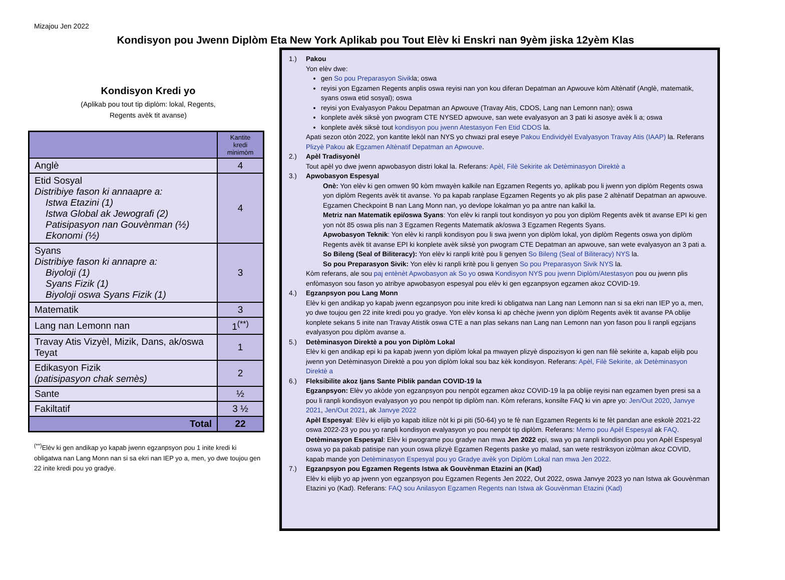Mizajou Jen 2022
Kondisyon pou Jwenn Diplòm Eta New York Aplikab pou Tout Elèv ki Enskri nan 9yèm jiska 12yèm Klas
Kondisyon Kredi yo
(Aplikab pou tout tip diplòm: lokal, Regents,
Regents avèk tit avanse)
| | Kantite kredi minimòm |
| --- | --- |
| Anglè | 4 |
| Etid Sosyal Distribiye fason ki annaapre a: Istwa Etazini (1) Istwa Global ak Jewografi (2) Patisipasyon nan Gouvènman (½) Ekonomi (½) | 4 |
| Syans Distribiye fason ki annapre a: Biyoloji (1) Syans Fizik (1) Biyoloji oswa Syans Fizik (1) | 3 |
| Matematik | 3 |
| Lang nan Lemonn nan | 1<sup>(**)</sup> |
| Travay Atis Vizyèl, Mizik, Dans, ak/oswa Teyat | 1 |
| Edikasyon Fizik (patisipasyon chak semès) | 2 |
| Sante | ½ |
| Fakiltatif | 3 ½ |
| Total | 22 |
<sup>(**)</sup> Elèv ki gen andikap yo kapab jwenn egzanpsyon pou 1 inite kredi ki obligatwa nan Lang Monn nan si sa ekri nan IEP yo a, men, yo dwe toujou gen 22 inite kredi pou yo gradye.
1.) Pakou
Yon elèv dwe:
gen So pou Preparasyon Sivikla; oswa
reyisi yon Egzamen Regents anplis oswa reyisi nan yon kou diferan Depatman an Apwouve kòm Altènatif (Anglè, matematik, syans oswa etid sosyal); oswa
reyisi yon Evalyasyon Pakou Depatman an Apwouve (Travay Atis, CDOS, Lang nan Lemonn nan); oswa
konplete avèk siksè yon pwogram CTE NYSED apwouve, san wete evalyasyon an 3 pati ki asosye avèk li a; oswa
konplete avèk siksè tout kondisyon pou jwenn Atestasyon Fen Etid CDOS la.
Apati sezon otòn 2022, yon kantite lekòl nan NYS yo chwazi pral eseye Pakou Endividyèl Evalyasyon Travay Atis (IAAP) la. Referans Plizyè Pakou ak Egzamen Altènatif Depatman an Apwouve.
2.) Apèl Tradisyonèl
Tout apèl yo dwe jwenn apwobasyon distri lokal la. Referans: Apèl, Filè Sekirite ak Detèminasyon Direktè a
3.) Apwobasyon Espesyal
Onè: Yon elèv ki gen omwen 90 kòm mwayèn kalkile nan Egzamen Regents yo, aplikab pou li jwenn yon diplòm Regents oswa yon diplòm Regents avèk tit avanse. Yo pa kapab ranplase Egzamen Regents yo ak plis pase 2 altènatif Depatman an apwouve. Egzamen Checkpoint B nan Lang Monn nan, yo devlope lokalman yo pa antre nan kalkil la.
Metriz nan Matematik epi/oswa Syans: Yon elèv ki ranpli tout kondisyon yo pou yon diplòm Regents avèk tit avanse EPI ki gen yon nòt 85 oswa plis nan 3 Egzamen Regents Matematik ak/oswa 3 Egzamen Regents Syans.
Apwobasyon Teknik: Yon elèv ki ranpli kondisyon pou li swa jwenn yon diplòm lokal, yon diplòm Regents oswa yon diplòm Regents avèk tit avanse EPI ki konplete avèk siksè yon pwogram CTE Depatman an apwouve, san wete evalyasyon an 3 pati a.
So Bileng (Seal of Biliteracy): Yon elèv ki ranpli kritè pou li genyen So Bileng (Seal of Biliteracy) NYS la.
So pou Preparasyon Sivik: Yon elèv ki ranpli kritè pou li genyen So pou Preparasyon Sivik NYS la.
Kòm referans, ale sou paj entènèt Apwobasyon ak So yo oswa Kondisyon NYS pou jwenn Diplòm/Atestasyon pou ou jwenn plis enfòmasyon sou fason yo atribye apwobasyon espesyal pou elèv ki gen egzanpsyon egzamen akoz COVID-19.
4.) Egzanpsyon pou Lang Monn
Elèv ki gen andikap yo kapab jwenn egzanpsyon pou inite kredi ki obligatwa nan Lang nan Lemonn nan si sa ekri nan IEP yo a, men, yo dwe toujou gen 22 inite kredi pou yo gradye. Yon elèv konsa ki ap chèche jwenn yon diplòm Regents avèk tit avanse PA oblije konplete sekans 5 inite nan Travay Atistik oswa CTE a nan plas sekans nan Lang nan Lemonn nan yon fason pou li ranpli egzijans evalyasyon pou diplòm avanse a.
5.) Detèminasyon Direktè a pou yon Diplòm Lokal
Elèv ki gen andikap epi ki pa kapab jwenn yon diplòm lokal pa mwayen plizyè dispozisyon ki gen nan filè sekirite a, kapab elijib pou jwenn yon Detèminasyon Direktè a pou yon diplòm lokal sou baz kèk kondisyon. Referans: Apèl, Filè Sekirite, ak Detèminasyon Direktè a
6.) Fleksibilite akoz Ijans Sante Piblik pandan COVID-19 la
Egzanpsyon: Elèv yo akòde yon egzanpsyon pou nenpòt egzamen akoz COVID-19 la pa oblije reyisi nan egzamen byen presi sa a pou li ranpli kondisyon evalyasyon yo pou nenpòt tip diplòm nan. Kòm referans, konsilte FAQ ki vin apre yo: Jen/Out 2020, Janvye 2021, Jen/Out 2021, ak Janvye 2022
Apèl Espesyal: Elèv ki elijib yo kapab itilize nòt ki pi piti (50-64) yo te fè nan Egzamen Regents ki te fèt pandan ane eskolè 2021-22 oswa 2022-23 yo pou yo ranpli kondisyon evalyasyon yo pou nenpòt tip diplòm. Referans: Memo pou Apèl Espesyal ak FAQ.
Detèminasyon Espesyal: Elèv ki pwograme pou gradye nan mwa Jen 2022 epi, swa yo pa ranpli kondisyon pou yon Apèl Espesyal oswa yo pa pakab patisipe nan youn oswa plizyè Egzamen Regents paske yo malad, san wete restriksyon izòlman akoz COVID, kapab mande yon Detèminasyon Espesyal pou yo Gradye avèk yon Diplòm Lokal nan mwa Jen 2022.
7.) Egzanpsyon pou Egzamen Regents Istwa ak Gouvènman Etazini an (Kad)
Elèv ki elijib yo ap jwenn yon egzanpsyon pou Egzamen Regents Jen 2022, Out 2022, oswa Janvye 2023 yo nan Istwa ak Gouvènman Etazini yo (Kad). Referans: FAQ sou Anilasyon Egzamen Regents nan Istwa ak Gouvènman Etazini (Kad)